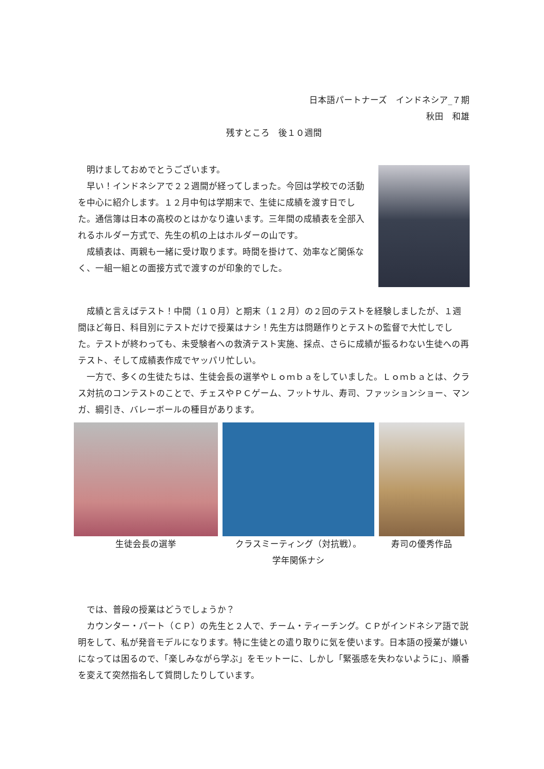日本語パートナーズ　インドネシア_７期
秋田　和雄
残すところ　後１０週間
　明けましておめでとうございます。
　早い！インドネシアで２２週間が経ってしまった。今回は学校での活動を中心に紹介します。１２月中旬は学期末で、生徒に成績を渡す日でした。通信簿は日本の高校のとはかなり違います。三年間の成績表を全部入れるホルダー方式で、先生の机の上はホルダーの山です。
　成績表は、両親も一緒に受け取ります。時間を掛けて、効率など関係なく、一組一組との面接方式で渡すのが印象的でした。
　成績と言えばテスト！中間（１０月）と期末（１２月）の２回のテストを経験しましたが、１週間ほど毎日、科目別にテストだけで授業はナシ！先生方は問題作りとテストの監督で大忙しでした。テストが終わっても、未受験者への救済テスト実施、採点、さらに成績が振るわない生徒への再テスト、そして成績表作成でヤッパリ忙しい。
　一方で、多くの生徒たちは、生徒会長の選挙やＬｏｍｂａをしていました。Ｌｏｍｂａとは、クラス対抗のコンテストのことで、チェスやＰＣゲーム、フットサル、寿司、ファッションショー、マンガ、綱引き、バレーボールの種目があります。
生徒会長の選挙 クラスミーティング（対抗戦）。
学年関係ナシ
寿司の優秀作品
　では、普段の授業はどうでしょうか？
　カウンター・パート（ＣＰ）の先生と２人で、チーム・ティーチング。ＣＰがインドネシア語で説明をして、私が発音モデルになります。特に生徒との遣り取りに気を使います。日本語の授業が嫌いになっては困るので、「楽しみながら学ぶ」をモットーに、しかし「緊張感を失わないように」、順番を変えて突然指名して質問したりしています。